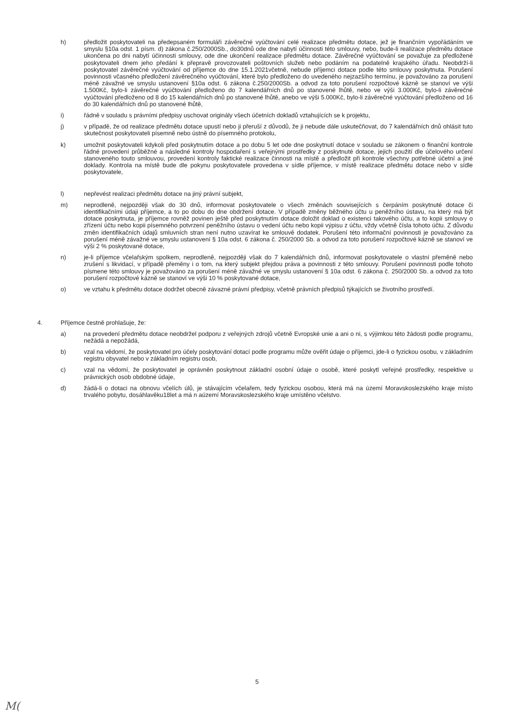h) předložit poskytovateli na předepsaném formuláři závěrečné vyúčtování celé realizace předmětu dotace, jež je finančním vypořádáním ve smyslu §10a odst. 1 písm. d) zákona č.250/2000Sb., do30dnů ode dne nabytí účinnosti této smlouvy, nebo, bude-li realizace předmětu dotace ukončena po dni nabytí účinnosti smlouvy, ode dne ukončení realizace předmětu dotace. Závěrečné vyúčtování se považuje za předložené poskytovateli dnem jeho předání k přepravě provozovateli poštovních služeb nebo podáním na podatelně krajského úřadu. Neobdrží-li poskytovatel závěrečné vyúčtování od příjemce do dne 15.1.2021včetně, nebude příjemci dotace podle této smlouvy poskytnuta. Porušení povinnosti včasného předložení závěrečného vyúčtování, které bylo předloženo do uvedeného nejzazšího termínu, je považováno za porušení méně závažné ve smyslu ustanovení §10a odst. 6 zákona č.250/2000Sb. a odvod za toto porušení rozpočtové kázně se stanoví ve výši 1.500Kč, bylo-li závěrečné vyúčtování předloženo do 7 kalendářních dnů po stanovené lhůtě, nebo ve výši 3.000Kč, bylo-li závěrečné vyúčtování předloženo od 8 do 15 kalendářních dnů po stanovené lhůtě, anebo ve výši 5.000Kč, bylo-li závěrečné vyúčtování předloženo od 16 do 30 kalendářních dnů po stanovené lhůtě,
i) řádně v souladu s právními předpisy uschovat originály všech účetních dokladů vztahujících se k projektu,
j) v případě, že od realizace předmětu dotace upustí nebo ji přeruší z důvodů, že ji nebude dále uskutečňovat, do 7 kalendářních dnů ohlásit tuto skutečnost poskytovateli písemně nebo ústně do písemného protokolu,
k) umožnit poskytovateli kdykoli před poskytnutím dotace a po dobu 5 let ode dne poskytnutí dotace v souladu se zákonem o finanční kontrole řádné provedení průběžné a následné kontroly hospodaření s veřejnými prostředky z poskytnuté dotace, jejich použití dle účelového určení stanoveného touto smlouvou, provedení kontroly faktické realizace činnosti na místě a předložit při kontrole všechny potřebné účetní a jiné doklady. Kontrola na místě bude dle pokynu poskytovatele provedena v sídle příjemce, v místě realizace předmětu dotace nebo v sídle poskytovatele,
l) nepřevést realizaci předmětu dotace na jiný právní subjekt,
m) neprodleně, nejpozději však do 30 dnů, informovat poskytovatele o všech změnách souvisejících s čerpáním poskytnuté dotace či identifikačními údaji příjemce, a to po dobu do dne obdržení dotace. V případě změny běžného účtu u peněžního ústavu, na který má být dotace poskytnuta, je příjemce rovněž povinen ještě před poskytnutím dotace doložit doklad o existenci takového účtu, a to kopii smlouvy o zřízení účtu nebo kopii písemného potvrzení peněžního ústavu o vedení účtu nebo kopii výpisu z účtu, vždy včetně čísla tohoto účtu. Z důvodu změn identifikačních údajů smluvních stran není nutno uzavírat ke smlouvě dodatek. Porušení této informační povinnosti je považováno za porušení méně závažné ve smyslu ustanovení § 10a odst. 6 zákona č. 250/2000 Sb. a odvod za toto porušení rozpočtové kázně se stanoví ve výši 2 % poskytované dotace,
n) je-li příjemce včelařským spolkem, neprodleně, nejpozději však do 7 kalendářních dnů, informovat poskytovatele o vlastní přeměně nebo zrušení s likvidací, v případě přeměny i o tom, na který subjekt přejdou práva a povinnosti z této smlouvy. Porušení povinnosti podle tohoto písmene této smlouvy je považováno za porušení méně závažné ve smyslu ustanovení § 10a odst. 6 zákona č. 250/2000 Sb. a odvod za toto porušení rozpočtové kázně se stanoví ve výši 10 % poskytované dotace,
o) ve vztahu k předmětu dotace dodržet obecně závazné právní předpisy, včetně právních předpisů týkajících se životního prostředí.
4. Příjemce čestně prohlašuje, že:
a) na provedení předmětu dotace neobdržel podporu z veřejných zdrojů včetně Evropské unie a ani o ni, s výjimkou této žádosti podle programu, nežádá a nepožádá,
b) vzal na vědomí, že poskytovatel pro účely poskytování dotací podle programu může ověřit údaje o příjemci, jde-li o fyzickou osobu, v základním registru obyvatel nebo v základním registru osob,
c) vzal na vědomí, že poskytovatel je oprávněn poskytnout základní osobní údaje o osobě, které poskytl veřejné prostředky, respektive u právnických osob obdobné údaje,
d) žádá-li o dotaci na obnovu včelích úlů, je stávajícím včelařem, tedy fyzickou osobou, která má na území Moravskoslezského kraje místo trvalého pobytu, dosáhlavěku18let a má n aúzemí Moravskoslezského kraje umístěno včelstvo.
5
M(